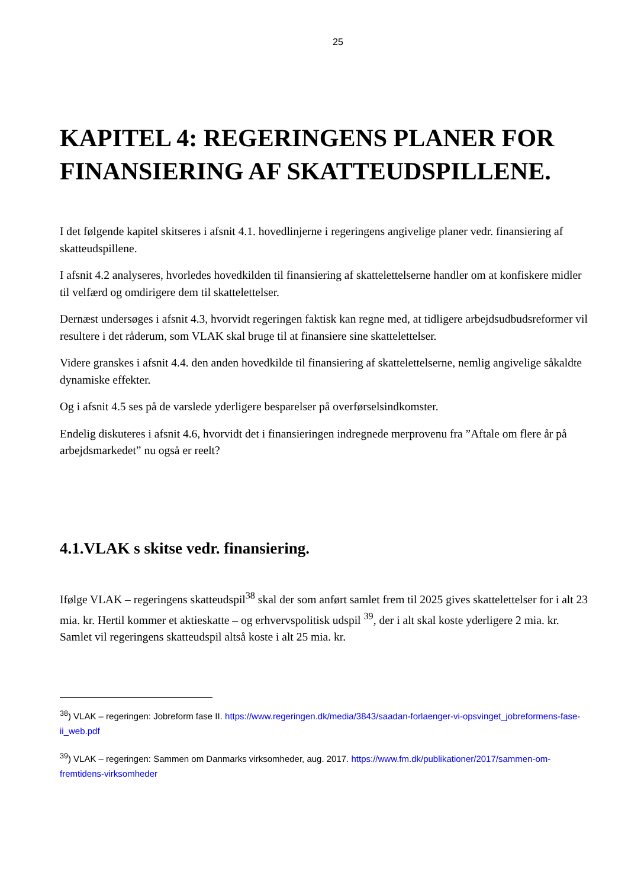25
KAPITEL 4: REGERINGENS PLANER FOR FINANSIERING AF SKATTEUDSPILLENE.
I det følgende kapitel skitseres i afsnit 4.1. hovedlinjerne i regeringens angivelige planer vedr. finansiering af skatteudspillene.
I afsnit 4.2 analyseres, hvorledes hovedkilden til finansiering af skattelettelserne handler om at konfiskere midler til velfærd og omdirigere dem til skattelettelser.
Dernæst undersøges i afsnit 4.3, hvorvidt regeringen faktisk kan regne med, at tidligere arbejdsudbudsreformer vil resultere i det råderum, som VLAK skal bruge til at finansiere sine skattelettelser.
Videre granskes i afsnit 4.4. den anden hovedkilde til finansiering af skattelettelserne, nemlig angivelige såkaldte dynamiske effekter.
Og i afsnit 4.5 ses på de varslede yderligere besparelser på overførselsindkomster.
Endelig diskuteres i afsnit 4.6, hvorvidt det i finansieringen indregnede merprovenu fra ”Aftale om flere år på arbejdsmarkedet” nu også er reelt?
4.1.VLAK s skitse vedr. finansiering.
Ifølge VLAK – regeringens skatteudspil<sup>38</sup> skal der som anført samlet frem til 2025 gives skattelettelser for i alt 23 mia. kr. Hertil kommer et aktieskatte – og erhvervspolitisk udspil <sup>39</sup>, der i alt skal koste yderligere 2 mia. kr. Samlet vil regeringens skatteudspil altså koste i alt 25 mia. kr.
<sup>38</sup>) VLAK – regeringen: Jobreform fase II. https://www.regeringen.dk/media/3843/saadan-forlaenger-vi-opsvinget_jobreformens-fase-ii_web.pdf
<sup>39</sup>) VLAK – regeringen: Sammen om Danmarks virksomheder, aug. 2017. https://www.fm.dk/publikationer/2017/sammen-om-fremtidens-virksomheder